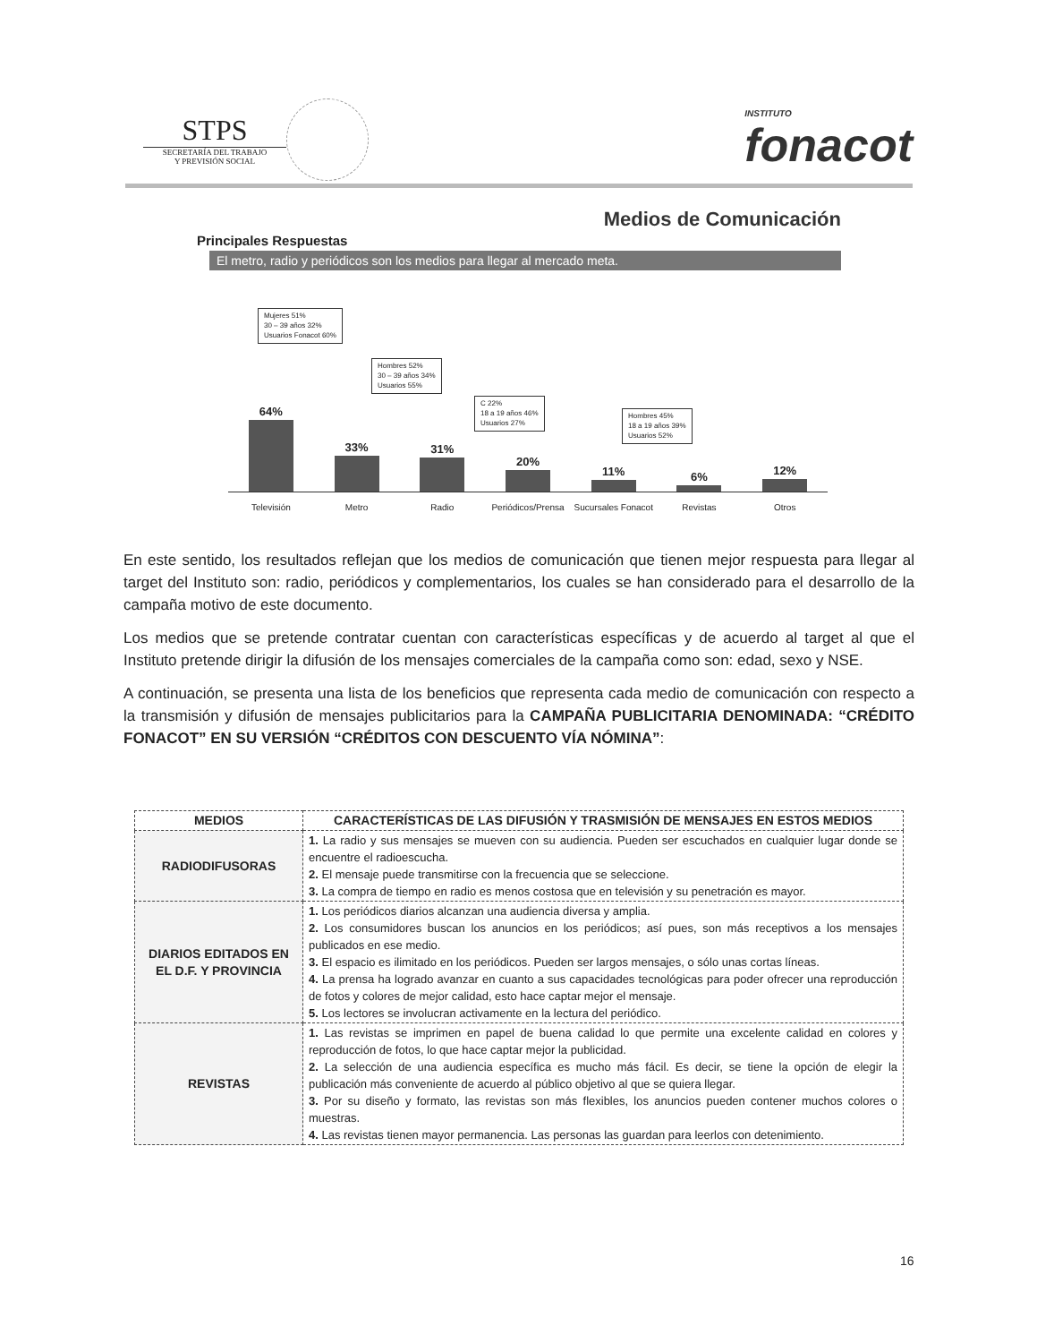STPS
SECRETARÍA DEL TRABAJO
Y PREVISIÓN SOCIAL
INSTITUTO
fonacot
Medios de Comunicación
Principales Respuestas
El metro, radio y periódicos son los medios para llegar al mercado meta.
Mujeres 51%
30 – 39 años 32%
Usuarios Fonacot 60%
Hombres 52%
30 – 39 años 34%
Usuarios 55%
C 22%
18 a 19 años 46%
Usuarios 27%
Hombres 45%
18 a 19 años 39%
Usuarios 52%
64%
33%
31%
20%
11%
6%
12%
Televisión Metro Radio Periódicos/Prensa Sucursales Fonacot Revistas Otros
En este sentido, los resultados reflejan que los medios de comunicación que tienen mejor respuesta para llegar al target del Instituto son: radio, periódicos y complementarios, los cuales se han considerado para el desarrollo de la campaña motivo de este documento.
Los medios que se pretende contratar cuentan con características específicas y de acuerdo al target al que el Instituto pretende dirigir la difusión de los mensajes comerciales de la campaña como son: edad, sexo y NSE.
A continuación, se presenta una lista de los beneficios que representa cada medio de comunicación con respecto a la transmisión y difusión de mensajes publicitarios para la CAMPAÑA PUBLICITARIA DENOMINADA: “CRÉDITO FONACOT” EN SU VERSIÓN “CRÉDITOS CON DESCUENTO VÍA NÓMINA”:
| MEDIOS | CARACTERÍSTICAS DE LAS DIFUSIÓN Y TRASMISIÓN DE MENSAJES EN ESTOS MEDIOS |
| --- | --- |
| RADIODIFUSORAS | 1. La radio y sus mensajes se mueven con su audiencia. Pueden ser escuchados en cualquier lugar donde se encuentre el radioescucha. 2. El mensaje puede transmitirse con la frecuencia que se seleccione. 3. La compra de tiempo en radio es menos costosa que en televisión y su penetración es mayor. |
| DIARIOS EDITADOS EN EL D.F. Y PROVINCIA | 1. Los periódicos diarios alcanzan una audiencia diversa y amplia. 2. Los consumidores buscan los anuncios en los periódicos; así pues, son más receptivos a los mensajes publicados en ese medio. 3. El espacio es ilimitado en los periódicos. Pueden ser largos mensajes, o sólo unas cortas líneas. 4. La prensa ha logrado avanzar en cuanto a sus capacidades tecnológicas para poder ofrecer una reproducción de fotos y colores de mejor calidad, esto hace captar mejor el mensaje. 5. Los lectores se involucran activamente en la lectura del periódico. |
| REVISTAS | 1. Las revistas se imprimen en papel de buena calidad lo que permite una excelente calidad en colores y reproducción de fotos, lo que hace captar mejor la publicidad. 2. La selección de una audiencia específica es mucho más fácil. Es decir, se tiene la opción de elegir la publicación más conveniente de acuerdo al público objetivo al que se quiera llegar. 3. Por su diseño y formato, las revistas son más flexibles, los anuncios pueden contener muchos colores o muestras. 4. Las revistas tienen mayor permanencia. Las personas las guardan para leerlos con detenimiento. |
16